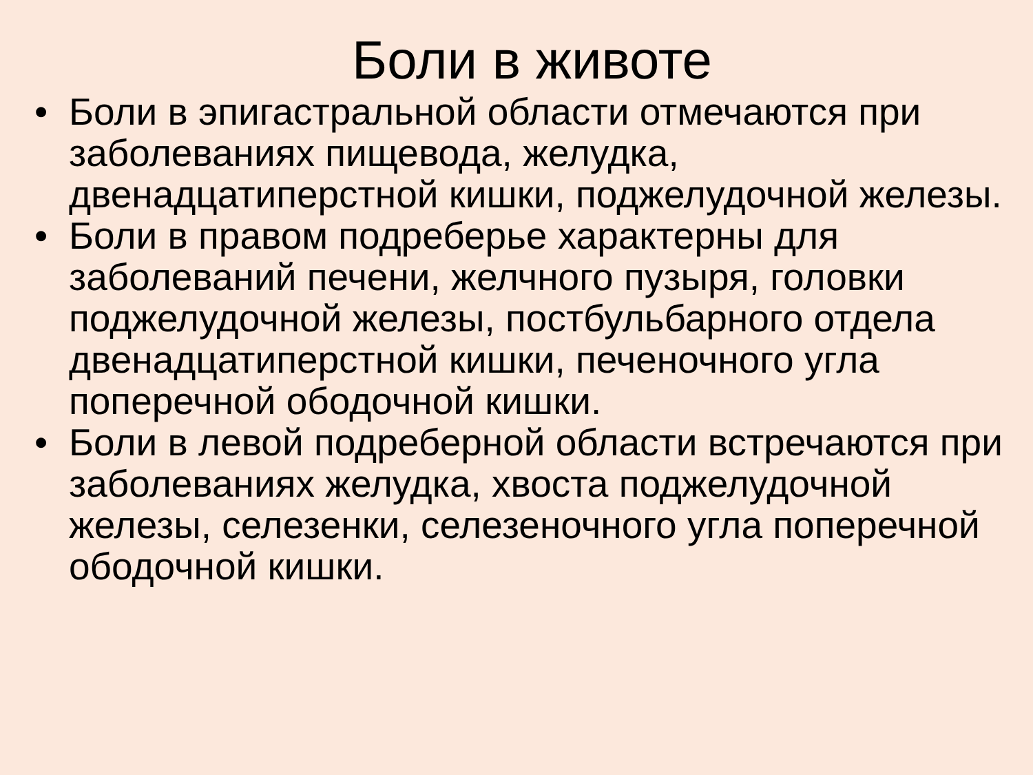Боли в животе
• Боли в эпигастральной области отмечаются при заболеваниях пищевода, желудка, двенадцатиперстной кишки, поджелудочной железы.
• Боли в правом подреберье характерны для заболеваний печени, желчного пузыря, головки поджелудочной железы, постбульбарного отдела двенадцатиперстной кишки, печеночного угла поперечной ободочной кишки.
• Боли в левой подреберной области встречаются при заболеваниях желудка, хвоста поджелудочной железы, селезенки, селезеночного угла поперечной ободочной кишки.